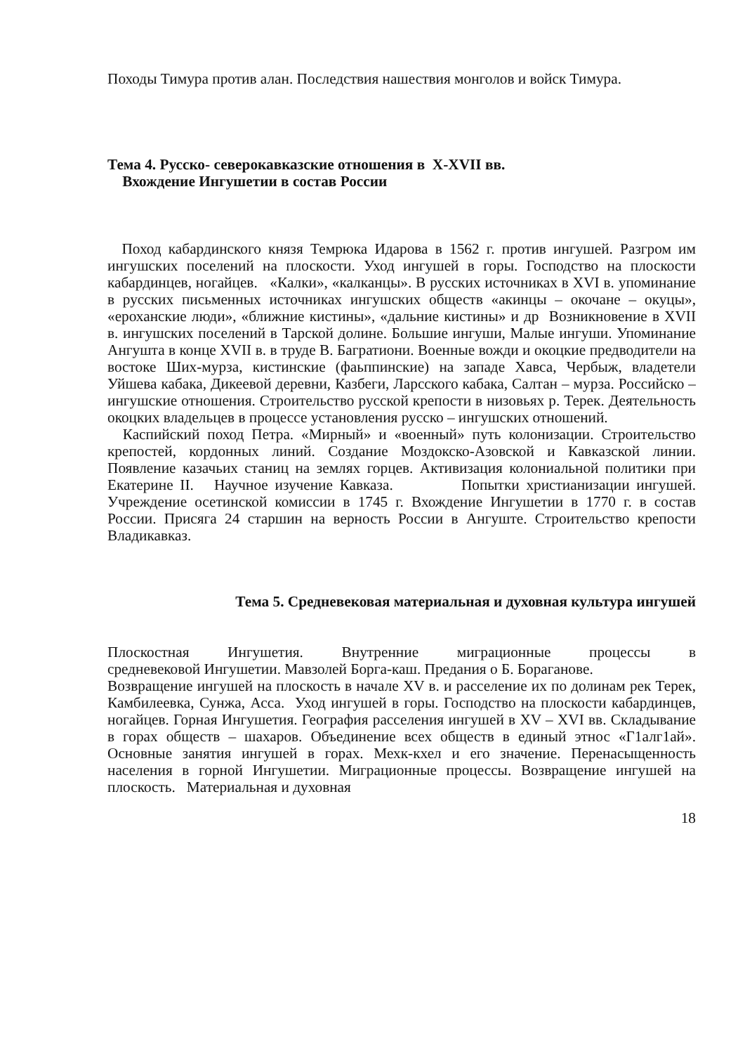Походы Тимура против алан. Последствия нашествия монголов и войск Тимура.
Тема 4. Русско- северокавказские отношения в X-XVII вв.
Вхождение Ингушетии в состав России
Поход кабардинского князя Темрюка Идарова в 1562 г. против ингушей. Разгром им ингушских поселений на плоскости. Уход ингушей в горы. Господство на плоскости кабардинцев, ногайцев. «Калки», «калканцы». В русских источниках в XVI в. упоминание в русских письменных источниках ингушских обществ «акинцы – окочане – окуцы», «ероханские люди», «ближние кистины», «дальние кистины» и др Возникновение в XVII в. ингушских поселений в Тарской долине. Большие ингуши, Малые ингуши. Упоминание Ангушта в конце XVII в. в труде В. Багратиони. Военные вожди и окоцкие предводители на востоке Ших-мурза, кистинские (фаьппинские) на западе Хавса, Чербыж, владетели Уйшева кабака, Дикеевой деревни, Казбеги, Ларсского кабака, Салтан – мурза. Российско – ингушские отношения. Строительство русской крепости в низовьях р. Терек. Деятельность окоцких владельцев в процессе установления русско – ингушских отношений.
Каспийский поход Петра. «Мирный» и «военный» путь колонизации. Строительство крепостей, кордонных линий. Создание Моздокско-Азовской и Кавказской линии. Появление казачьих станиц на землях горцев. Активизация колониальной политики при Екатерине II. Научное изучение Кавказа. Попытки христианизации ингушей. Учреждение осетинской комиссии в 1745 г. Вхождение Ингушетии в 1770 г. в состав России. Присяга 24 старшин на верность России в Ангуште. Строительство крепости Владикавказ.
Тема 5. Средневековая материальная и духовная культура ингушей
Плоскостная Ингушетия. Внутренние миграционные процессы в
средневековой Ингушетии. Мавзолей Борга-каш. Предания о Б. Бораганове.
Возвращение ингушей на плоскость в начале XV в. и расселение их по долинам рек Терек, Камбилеевка, Сунжа, Асса. Уход ингушей в горы. Господство на плоскости кабардинцев, ногайцев. Горная Ингушетия. География расселения ингушей в XV – XVI вв. Складывание в горах обществ – шахаров. Объединение всех обществ в единый этнос «Г1алг1ай». Основные занятия ингушей в горах. Мехк-кхел и его значение. Перенасыщенность населения в горной Ингушетии. Миграционные процессы. Возвращение ингушей на плоскость. Материальная и духовная
18